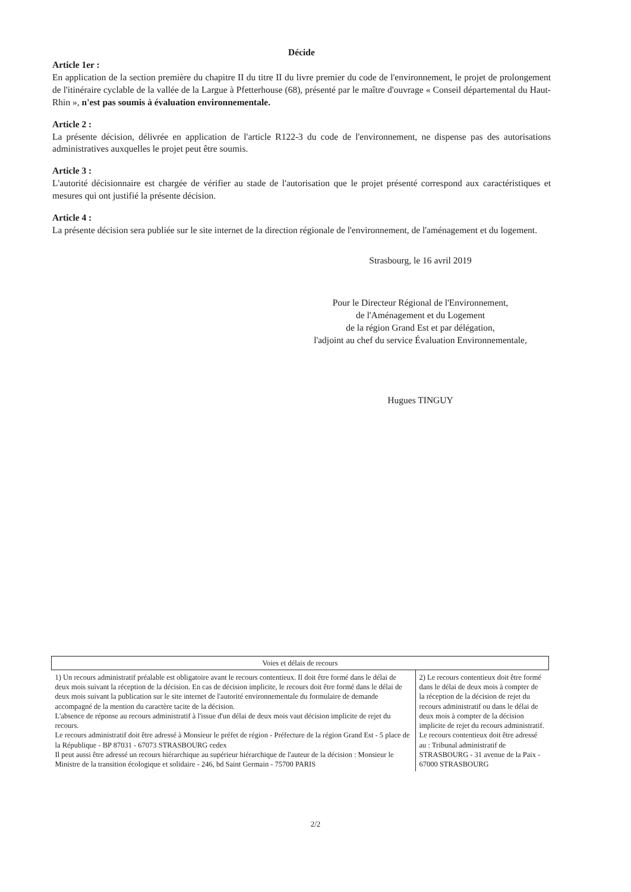Décide
Article 1er :
En application de la section première du chapitre II du titre II du livre premier du code de l'environnement, le projet de prolongement de l'itinéraire cyclable de la vallée de la Largue à Pfetterhouse (68), présenté par le maître d'ouvrage « Conseil départemental du Haut-Rhin », n'est pas soumis à évaluation environnementale.
Article 2 :
La présente décision, délivrée en application de l'article R122-3 du code de l'environnement, ne dispense pas des autorisations administratives auxquelles le projet peut être soumis.
Article 3 :
L'autorité décisionnaire est chargée de vérifier au stade de l'autorisation que le projet présenté correspond aux caractéristiques et mesures qui ont justifié la présente décision.
Article 4 :
La présente décision sera publiée sur le site internet de la direction régionale de l'environnement, de l'aménagement et du logement.
Strasbourg, le 16 avril 2019
Pour le Directeur Régional de l'Environnement,
de l'Aménagement et du Logement
de la région Grand Est et par délégation,
l'adjoint au chef du service Évaluation Environnementale,
Hugues TINGUY
| Voies et délais de recours | |
| --- | --- |
| 1) Un recours administratif préalable est obligatoire avant le recours contentieux. Il doit être formé dans le délai de deux mois suivant la réception de la décision. En cas de décision implicite, le recours doit être formé dans le délai de deux mois suivant la publication sur le site internet de l'autorité environnementale du formulaire de demande accompagné de la mention du caractère tacite de la décision. L'absence de réponse au recours administratif à l'issue d'un délai de deux mois vaut décision implicite de rejet du recours. Le recours administratif doit être adressé à Monsieur le préfet de région - Préfecture de la région Grand Est - 5 place de la République - BP 87031 - 67073 STRASBOURG cedex Il peut aussi être adressé un recours hiérarchique au supérieur hiérarchique de l'auteur de la décision : Monsieur le Ministre de la transition écologique et solidaire - 246, bd Saint Germain - 75700 PARIS | 2) Le recours contentieux doit être formé dans le délai de deux mois à compter de la réception de la décision de rejet du recours administratif ou dans le délai de deux mois à compter de la décision implicite de rejet du recours administratif. Le recours contentieux doit être adressé au : Tribunal administratif de STRASBOURG - 31 avenue de la Paix - 67000 STRASBOURG |
2/2